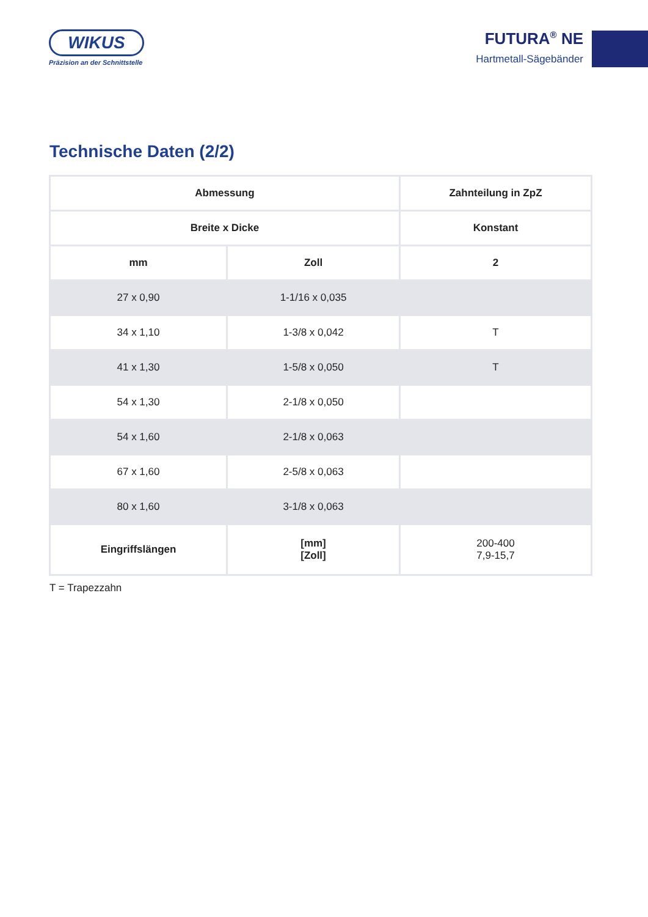WIKUS
Präzision an der Schnittstelle
FUTURA<sup>®</sup> NE
Hartmetall-Sägebänder
Technische Daten (2/2)
| Abmessung | | Zahnteilung in ZpZ |
| --- | --- | --- |
| Breite x Dicke | | Konstant |
| mm | Zoll | 2 |
| 27 x 0,90 | 1-1/16 x 0,035 | |
| 34 x 1,10 | 1-3/8 x 0,042 | T |
| 41 x 1,30 | 1-5/8 x 0,050 | T |
| 54 x 1,30 | 2-1/8 x 0,050 | |
| 54 x 1,60 | 2-1/8 x 0,063 | |
| 67 x 1,60 | 2-5/8 x 0,063 | |
| 80 x 1,60 | 3-1/8 x 0,063 | |
| Eingriffslängen | [mm] [Zoll] | 200-400 7,9-15,7 |
T = Trapezzahn